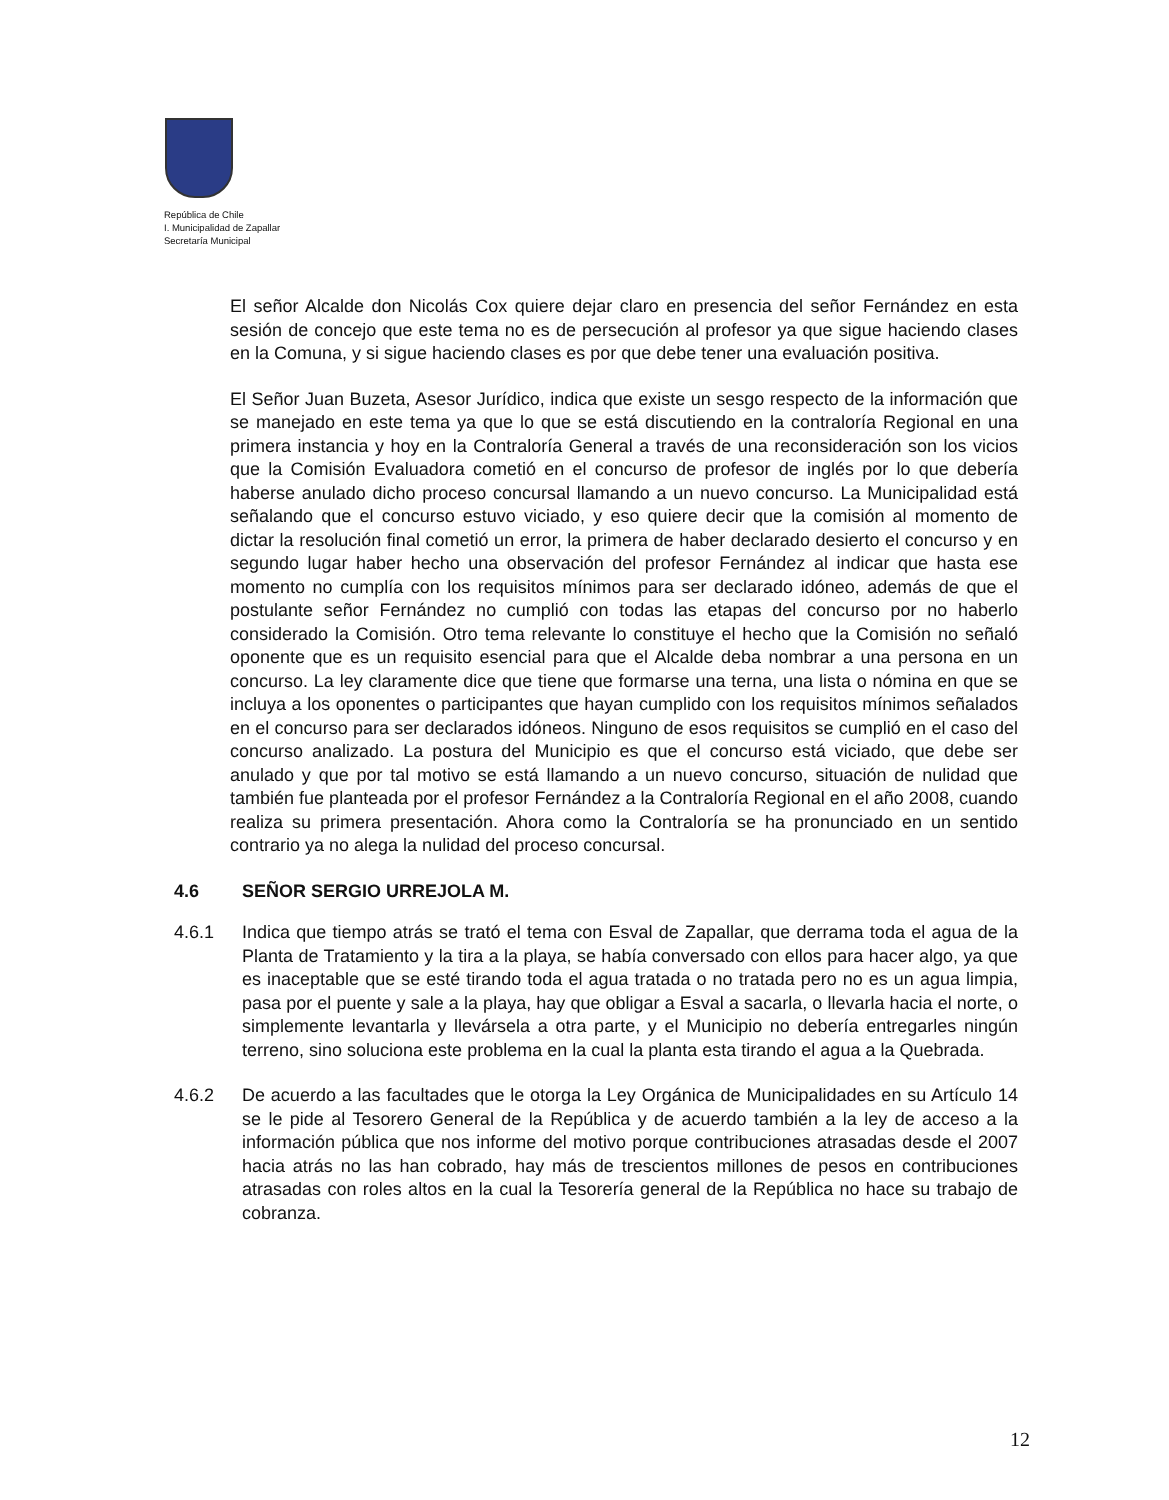República de Chile
I. Municipalidad de Zapallar
Secretaría Municipal
El señor Alcalde don Nicolás Cox quiere dejar claro en presencia del señor Fernández en esta sesión de concejo que este tema no es de persecución al profesor ya que sigue haciendo clases en la Comuna, y si sigue haciendo clases es por que debe tener una evaluación positiva.
El Señor Juan Buzeta, Asesor Jurídico, indica que existe un sesgo respecto de la información que se manejado en este tema ya que lo que se está discutiendo en la contraloría Regional en una primera instancia y hoy en la Contraloría General a través de una reconsideración son los vicios que la Comisión Evaluadora cometió en el concurso de profesor de inglés por lo que debería haberse anulado dicho proceso concursal llamando a un nuevo concurso. La Municipalidad está señalando que el concurso estuvo viciado, y eso quiere decir que la comisión al momento de dictar la resolución final cometió un error, la primera de haber declarado desierto el concurso y en segundo lugar haber hecho una observación del profesor Fernández al indicar que hasta ese momento no cumplía con los requisitos mínimos para ser declarado idóneo, además de que el postulante señor Fernández no cumplió con todas las etapas del concurso por no haberlo considerado la Comisión. Otro tema relevante lo constituye el hecho que la Comisión no señaló oponente que es un requisito esencial para que el Alcalde deba nombrar a una persona en un concurso. La ley claramente dice que tiene que formarse una terna, una lista o nómina en que se incluya a los oponentes o participantes que hayan cumplido con los requisitos mínimos señalados en el concurso para ser declarados idóneos. Ninguno de esos requisitos se cumplió en el caso del concurso analizado. La postura del Municipio es que el concurso está viciado, que debe ser anulado y que por tal motivo se está llamando a un nuevo concurso, situación de nulidad que también fue planteada por el profesor Fernández a la Contraloría Regional en el año 2008, cuando realiza su primera presentación. Ahora como la Contraloría se ha pronunciado en un sentido contrario ya no alega la nulidad del proceso concursal.
4.6 SEÑOR SERGIO URREJOLA M.
4.6.1 Indica que tiempo atrás se trató el tema con Esval de Zapallar, que derrama toda el agua de la Planta de Tratamiento y la tira a la playa, se había conversado con ellos para hacer algo, ya que es inaceptable que se esté tirando toda el agua tratada o no tratada pero no es un agua limpia, pasa por el puente y sale a la playa, hay que obligar a Esval a sacarla, o llevarla hacia el norte, o simplemente levantarla y llevársela a otra parte, y el Municipio no debería entregarles ningún terreno, sino soluciona este problema en la cual la planta esta tirando el agua a la Quebrada.
4.6.2 De acuerdo a las facultades que le otorga la Ley Orgánica de Municipalidades en su Artículo 14 se le pide al Tesorero General de la República y de acuerdo también a la ley de acceso a la información pública que nos informe del motivo porque contribuciones atrasadas desde el 2007 hacia atrás no las han cobrado, hay más de trescientos millones de pesos en contribuciones atrasadas con roles altos en la cual la Tesorería general de la República no hace su trabajo de cobranza.
12